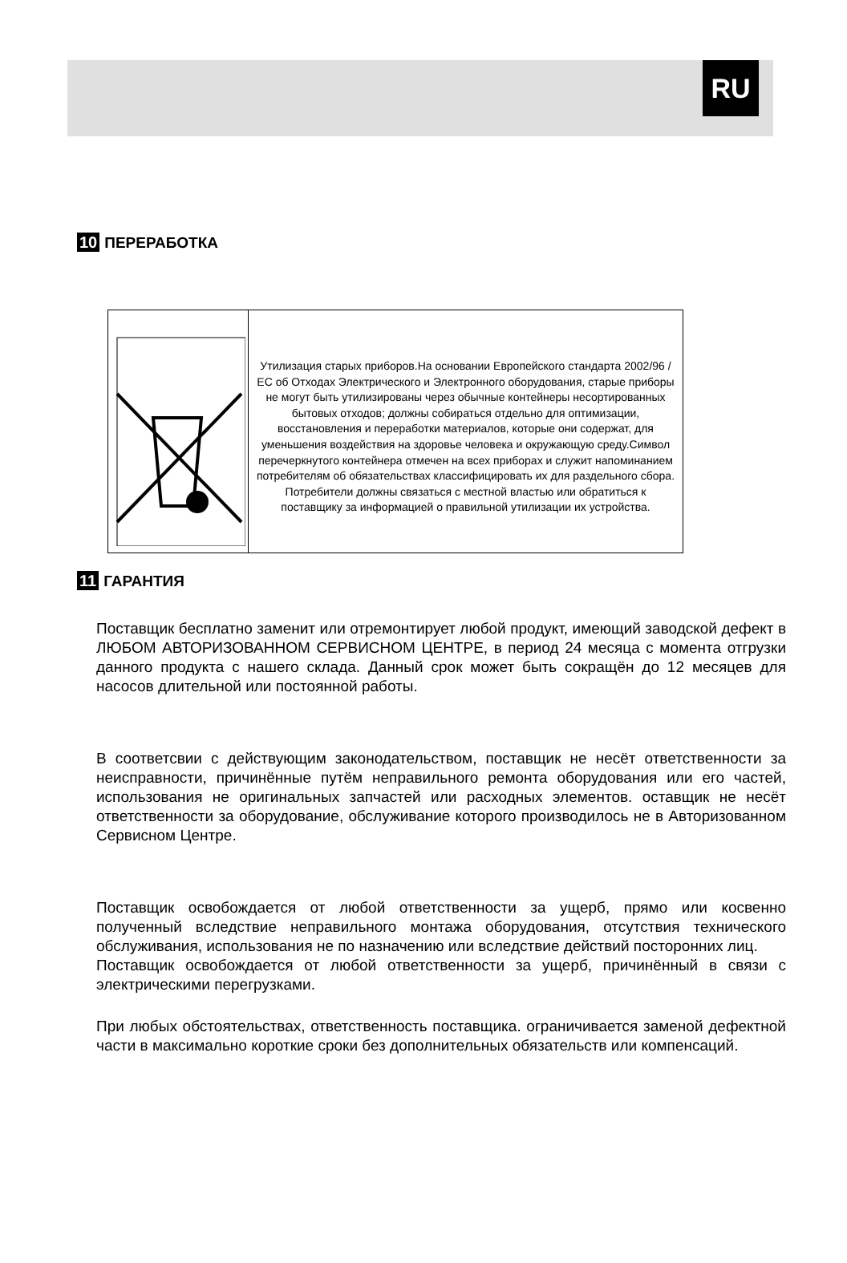RU
10 ПЕРЕРАБОТКА
| | Утилизация старых приборов.На основании Европейского стандарта 2002/96 / ЕС об Отходах Электрического и Электронного оборудования, старые приборы не могут быть утилизированы через обычные контейнеры несортированных бытовых отходов; должны собираться отдельно для оптимизации, восстановления и переработки материалов, которые они содержат, для уменьшения воздействия на здоровье человека и окружающую среду.Символ перечеркнутого контейнера отмечен на всех приборах и служит напоминанием потребителям об обязательствах классифицировать их для раздельного сбора. Потребители должны связаться с местной властью или обратиться к поставщику за информацией о правильной утилизации их устройства. |
11 ГАРАНТИЯ
Поставщик бесплатно заменит или отремонтирует любой продукт, имеющий заводской дефект в ЛЮБОМ АВТОРИЗОВАННОМ СЕРВИСНОМ ЦЕНТРЕ, в период 24 месяца с момента отгрузки данного продукта с нашего склада. Данный срок может быть сокращён до 12 месяцев для насосов длительной или постоянной работы.
В соответсвии с действующим законодательством, поставщик не несёт ответственности за неисправности, причинённые путём неправильного ремонта оборудования или его частей, использования не оригинальных запчастей или расходных элементов. оставщик не несёт ответственности за оборудование, обслуживание которого производилось не в Авторизованном Сервисном Центре.
Поставщик освобождается от любой ответственности за ущерб, прямо или косвенно полученный вследствие неправильного монтажа оборудования, отсутствия технического обслуживания, использования не по назначению или вследствие действий посторонних лиц.
Поставщик освобождается от любой ответственности за ущерб, причинённый в связи с электрическими перегрузками.
При любых обстоятельствах, ответственность поставщика. ограничивается заменой дефектной части в максимально короткие сроки без дополнительных обязательств или компенсаций.